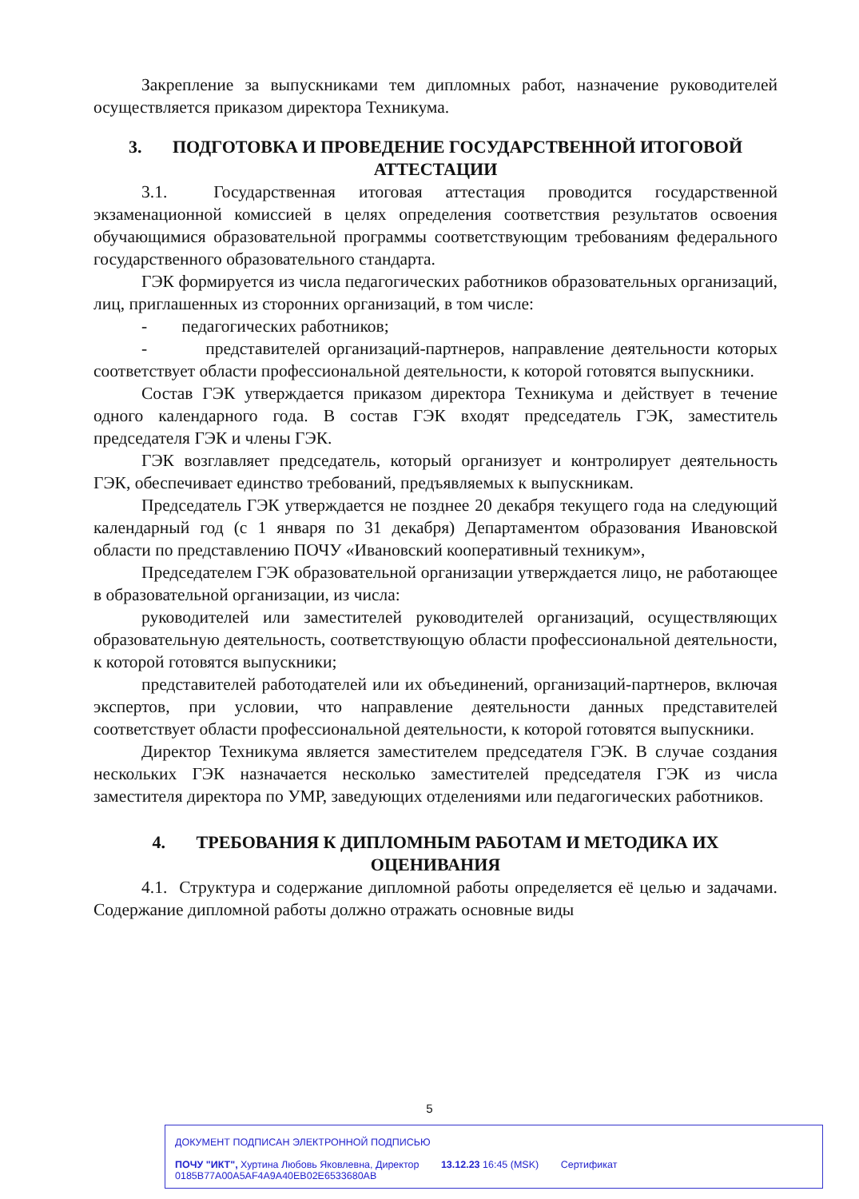Закрепление за выпускниками тем дипломных работ, назначение руководителей осуществляется приказом директора Техникума.
3. ПОДГОТОВКА И ПРОВЕДЕНИЕ ГОСУДАРСТВЕННОЙ ИТОГОВОЙ АТТЕСТАЦИИ
3.1. Государственная итоговая аттестация проводится государственной экзаменационной комиссией в целях определения соответствия результатов освоения обучающимися образовательной программы соответствующим требованиям федерального государственного образовательного стандарта.
ГЭК формируется из числа педагогических работников образовательных организаций, лиц, приглашенных из сторонних организаций, в том числе:
- педагогических работников;
- представителей организаций-партнеров, направление деятельности которых соответствует области профессиональной деятельности, к которой готовятся выпускники.
Состав ГЭК утверждается приказом директора Техникума и действует в течение одного календарного года. В состав ГЭК входят председатель ГЭК, заместитель председателя ГЭК и члены ГЭК.
ГЭК возглавляет председатель, который организует и контролирует деятельность ГЭК, обеспечивает единство требований, предъявляемых к выпускникам.
Председатель ГЭК утверждается не позднее 20 декабря текущего года на следующий календарный год (с 1 января по 31 декабря) Департаментом образования Ивановской области по представлению ПОЧУ «Ивановский кооперативный техникум»,
Председателем ГЭК образовательной организации утверждается лицо, не работающее в образовательной организации, из числа:
руководителей или заместителей руководителей организаций, осуществляющих образовательную деятельность, соответствующую области профессиональной деятельности, к которой готовятся выпускники;
представителей работодателей или их объединений, организаций-партнеров, включая экспертов, при условии, что направление деятельности данных представителей соответствует области профессиональной деятельности, к которой готовятся выпускники.
Директор Техникума является заместителем председателя ГЭК. В случае создания нескольких ГЭК назначается несколько заместителей председателя ГЭК из числа заместителя директора по УМР, заведующих отделениями или педагогических работников.
4. ТРЕБОВАНИЯ К ДИПЛОМНЫМ РАБОТАМ И МЕТОДИКА ИХ ОЦЕНИВАНИЯ
4.1. Структура и содержание дипломной работы определяется её целью и задачами. Содержание дипломной работы должно отражать основные виды
5
ДОКУМЕНТ ПОДПИСАН ЭЛЕКТРОННОЙ ПОДПИСЬЮ
ПОЧУ "ИКТ", Хуртина Любовь Яковлевна, Директор 13.12.23 16:45 (MSK) Сертификат 0185B77A00A5AF4A9A40EB02E6533680AB